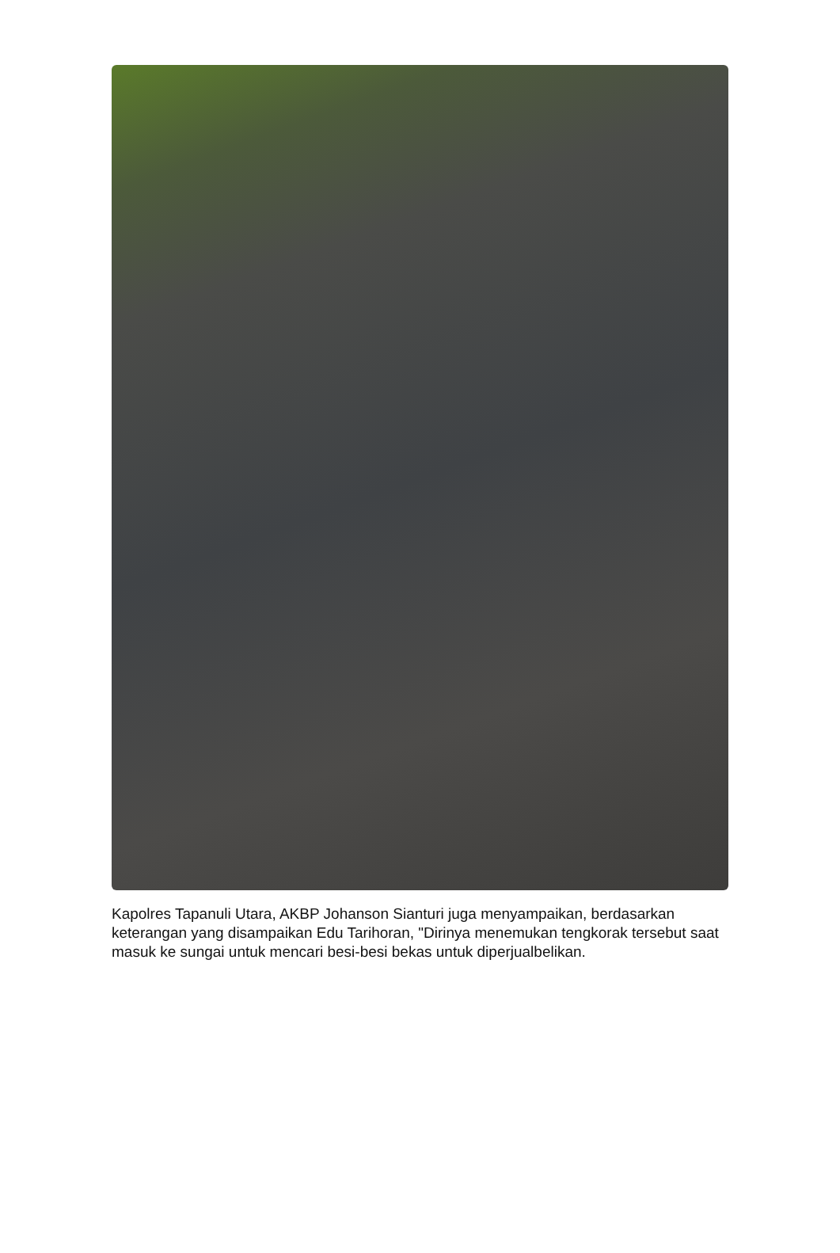Kapolres Tapanuli Utara, AKBP Johanson Sianturi juga menyampaikan, berdasarkan keterangan yang disampaikan Edu Tarihoran, "Dirinya menemukan tengkorak tersebut saat masuk ke sungai untuk mencari besi-besi bekas untuk diperjualbelikan.